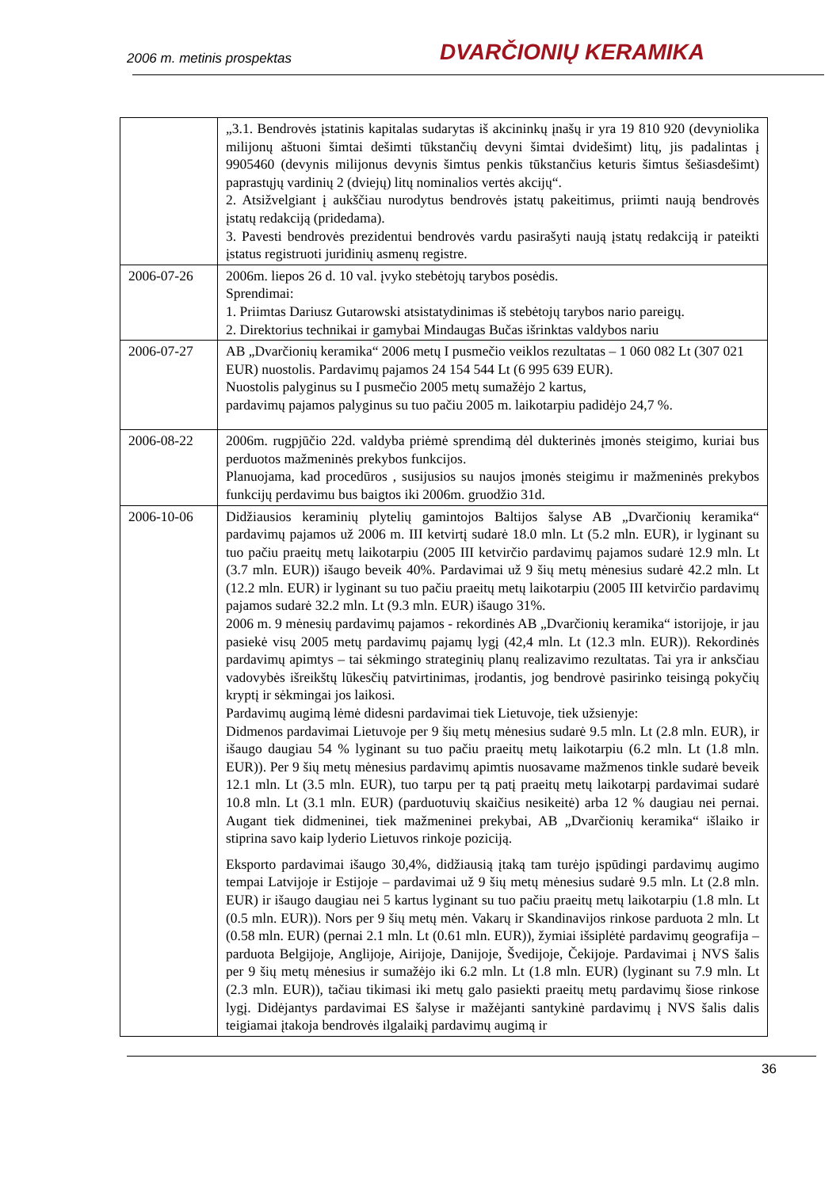2006 m. metinis prospektas DVARČIONIŲ KERAMIKA
| | „3.1. Bendrovės įstatinis kapitalas sudarytas iš akcininkų įnašų ir yra 19 810 920 (devyniolika milijonų aštuoni šimtai dešimti tūkstančių devyni šimtai dvidešimt) litų, jis padalintas į 9905460 (devynis milijonus devynis šimtus penkis tūkstančius keturis šimtus šešiasdešimt) paprastųjų vardinių 2 (dviejų) litų nominalios vertės akcijų“. 2. Atsižvelgiant į aukščiau nurodytus bendrovės įstatų pakeitimus, priimti naują bendrovės įstatų redakciją (pridedama). 3. Pavesti bendrovės prezidentui bendrovės vardu pasirašyti naują įstatų redakciją ir pateikti įstatus registruoti juridinių asmenų registre. |
| 2006-07-26 | 2006m. liepos 26 d. 10 val. įvyko stebėtojų tarybos posėdis. Sprendimai: 1. Priimtas Dariusz Gutarowski atsistatydinimas iš stebėtojų tarybos nario pareigų. 2. Direktorius technikai ir gamybai Mindaugas Bučas išrinktas valdybos nariu |
| 2006-07-27 | AB „Dvarčionių keramika“ 2006 metų I pusmečio veiklos rezultatas – 1 060 082 Lt (307 021 EUR) nuostolis. Pardavimų pajamos 24 154 544 Lt (6 995 639 EUR). Nuostolis palyginus su I pusmečio 2005 metų sumažėjo 2 kartus, pardavimų pajamos palyginus su tuo pačiu 2005 m. laikotarpiu padidėjo 24,7 %. |
| 2006-08-22 | 2006m. rugpjūčio 22d. valdyba priėmė sprendimą dėl dukterinės įmonės steigimo, kuriai bus perduotos mažmeninės prekybos funkcijos. Planuojama, kad procedūros , susijusios su naujos įmonės steigimu ir mažmeninės prekybos funkcijų perdavimu bus baigtos iki 2006m. gruodžio 31d. |
| 2006-10-06 | Didžiausios keraminių plytelių gamintojos Baltijos šalyse AB „Dvarčionių keramika“ pardavimų pajamos už 2006 m. III ketvirtį sudarė 18.0 mln. Lt (5.2 mln. EUR), ir lyginant su tuo pačiu praeitų metų laikotarpiu (2005 III ketvirčio pardavimų pajamos sudarė 12.9 mln. Lt (3.7 mln. EUR)) išaugo beveik 40%. Pardavimai už 9 šių metų mėnesius sudarė 42.2 mln. Lt (12.2 mln. EUR) ir lyginant su tuo pačiu praeitų metų laikotarpiu (2005 III ketvirčio pardavimų pajamos sudarė 32.2 mln. Lt (9.3 mln. EUR) išaugo 31%. 2006 m. 9 mėnesių pardavimų pajamos - rekordinės AB „Dvarčionių keramika“ istorijoje, ir jau pasiekė visų 2005 metų pardavimų pajamų lygį (42,4 mln. Lt (12.3 mln. EUR)). Rekordinės pardavimų apimtys – tai sėkmingo strateginių planų realizavimo rezultatas. Tai yra ir anksčiau vadovybės išreikštų lūkesčių patvirtinimas, įrodantis, jog bendrovė pasirinko teisingą pokyčių kryptį ir sėkmingai jos laikosi. Pardavimų augimą lėmė didesni pardavimai tiek Lietuvoje, tiek užsienyje: Didmenos pardavimai Lietuvoje per 9 šių metų mėnesius sudarė 9.5 mln. Lt (2.8 mln. EUR), ir išaugo daugiau 54 % lyginant su tuo pačiu praeitų metų laikotarpiu (6.2 mln. Lt (1.8 mln. EUR)). Per 9 šių metų mėnesius pardavimų apimtis nuosavame mažmenos tinkle sudarė beveik 12.1 mln. Lt (3.5 mln. EUR), tuo tarpu per tą patį praeitų metų laikotarpį pardavimai sudarė 10.8 mln. Lt (3.1 mln. EUR) (parduotuvių skaičius nesikeitė) arba 12 % daugiau nei pernai. Augant tiek didmeninei, tiek mažmeninei prekybai, AB „Dvarčionių keramika“ išlaiko ir stiprina savo kaip lyderio Lietuvos rinkoje poziciją. Eksporto pardavimai išaugo 30,4%, didžiausią įtaką tam turėjo įspūdingi pardavimų augimo tempai Latvijoje ir Estijoje – pardavimai už 9 šių metų mėnesius sudarė 9.5 mln. Lt (2.8 mln. EUR) ir išaugo daugiau nei 5 kartus lyginant su tuo pačiu praeitų metų laikotarpiu (1.8 mln. Lt (0.5 mln. EUR)). Nors per 9 šių metų mėn. Vakarų ir Skandinavijos rinkose parduota 2 mln. Lt (0.58 mln. EUR) (pernai 2.1 mln. Lt (0.61 mln. EUR)), žymiai išsiplėtė pardavimų geografija – parduota Belgijoje, Anglijoje, Airijoje, Danijoje, Švedijoje, Čekijoje. Pardavimai į NVS šalis per 9 šių metų mėnesius ir sumažėjo iki 6.2 mln. Lt (1.8 mln. EUR) (lyginant su 7.9 mln. Lt (2.3 mln. EUR)), tačiau tikimasi iki metų galo pasiekti praeitų metų pardavimų šiose rinkose lygį. Didėjantys pardavimai ES šalyse ir mažėjanti santykinė pardavimų į NVS šalis dalis teigiamai įtakoja bendrovės ilgalaikį pardavimų augimą ir |
36